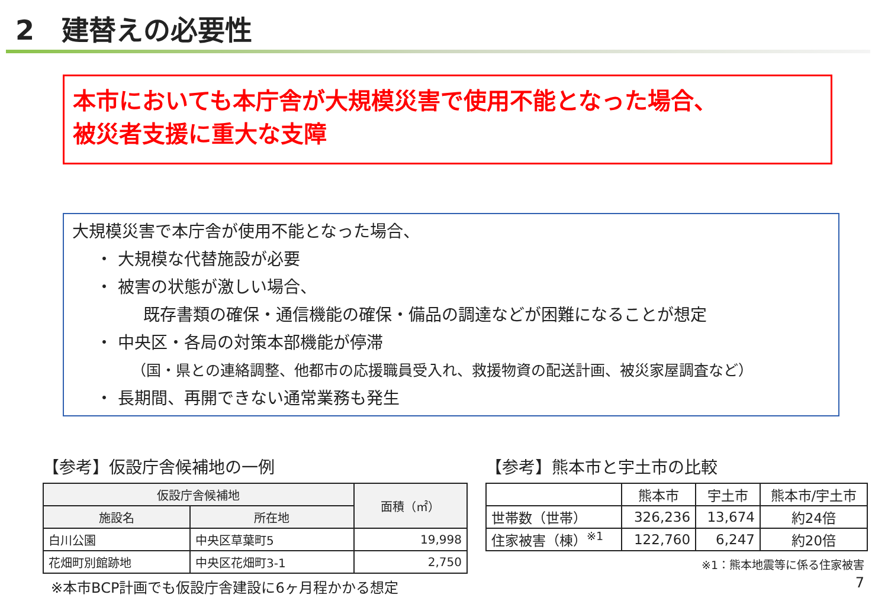2　建替えの必要性
本市においても本庁舎が大規模災害で使用不能となった場合、
被災者支援に重大な支障
大規模災害で本庁舎が使用不能となった場合、
・ 大規模な代替施設が必要
・ 被害の状態が激しい場合、
既存書類の確保・通信機能の確保・備品の調達などが困難になることが想定
・ 中央区・各局の対策本部機能が停滞
（国・県との連絡調整、他都市の応援職員受入れ、救援物資の配送計画、被災家屋調査など）
・ 長期間、再開できない通常業務も発生
【参考】仮設庁舎候補地の一例
| 仮設庁舎候補地 | | 面積（㎡） |
| --- | --- | --- |
| 施設名 | 所在地 | |
| 白川公園 | 中央区草葉町5 | 19,998 |
| 花畑町別館跡地 | 中央区花畑町3-1 | 2,750 |
※本市BCP計画でも仮設庁舎建設に6ヶ月程かかる想定
【参考】熊本市と宇土市の比較
| | 熊本市 | 宇土市 | 熊本市/宇土市 |
| --- | --- | --- | --- |
| 世帯数（世帯） | 326,236 | 13,674 | 約24倍 |
| 住家被害（棟）<sup>※1</sup> | 122,760 | 6,247 | 約20倍 |
※1：熊本地震等に係る住家被害
7